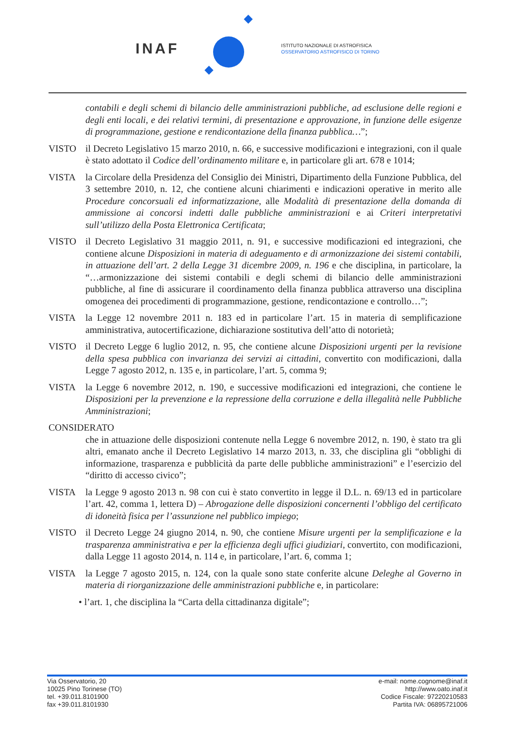INAF
ISTITUTO NAZIONALE DI ASTROFISICA
OSSERVATORIO ASTROFISICO DI TORINO
contabili e degli schemi di bilancio delle amministrazioni pubbliche, ad esclusione delle regioni e degli enti locali, e dei relativi termini, di presentazione e approvazione, in funzione delle esigenze di programmazione, gestione e rendicontazione della finanza pubblica…”;
VISTO il Decreto Legislativo 15 marzo 2010, n. 66, e successive modificazioni e integrazioni, con il quale è stato adottato il Codice dell’ordinamento militare e, in particolare gli art. 678 e 1014;
VISTA la Circolare della Presidenza del Consiglio dei Ministri, Dipartimento della Funzione Pubblica, del 3 settembre 2010, n. 12, che contiene alcuni chiarimenti e indicazioni operative in merito alle Procedure concorsuali ed informatizzazione, alle Modalità di presentazione della domanda di ammissione ai concorsi indetti dalle pubbliche amministrazioni e ai Criteri interpretativi sull’utilizzo della Posta Elettronica Certificata;
VISTO il Decreto Legislativo 31 maggio 2011, n. 91, e successive modificazioni ed integrazioni, che contiene alcune Disposizioni in materia di adeguamento e di armonizzazione dei sistemi contabili, in attuazione dell’art. 2 della Legge 31 dicembre 2009, n. 196 e che disciplina, in particolare, la “…armonizzazione dei sistemi contabili e degli schemi di bilancio delle amministrazioni pubbliche, al fine di assicurare il coordinamento della finanza pubblica attraverso una disciplina omogenea dei procedimenti di programmazione, gestione, rendicontazione e controllo…”;
VISTA la Legge 12 novembre 2011 n. 183 ed in particolare l’art. 15 in materia di semplificazione amministrativa, autocertificazione, dichiarazione sostitutiva dell’atto di notorietà;
VISTO il Decreto Legge 6 luglio 2012, n. 95, che contiene alcune Disposizioni urgenti per la revisione della spesa pubblica con invarianza dei servizi ai cittadini, convertito con modificazioni, dalla Legge 7 agosto 2012, n. 135 e, in particolare, l’art. 5, comma 9;
VISTA la Legge 6 novembre 2012, n. 190, e successive modificazioni ed integrazioni, che contiene le Disposizioni per la prevenzione e la repressione della corruzione e della illegalità nelle Pubbliche Amministrazioni;
CONSIDERATO
che in attuazione delle disposizioni contenute nella Legge 6 novembre 2012, n. 190, è stato tra gli altri, emanato anche il Decreto Legislativo 14 marzo 2013, n. 33, che disciplina gli “obblighi di informazione, trasparenza e pubblicità da parte delle pubbliche amministrazioni” e l’esercizio del “diritto di accesso civico”;
VISTA la Legge 9 agosto 2013 n. 98 con cui è stato convertito in legge il D.L. n. 69/13 ed in particolare l’art. 42, comma 1, lettera D) – Abrogazione delle disposizioni concernenti l’obbligo del certificato di idoneità fisica per l’assunzione nel pubblico impiego;
VISTO il Decreto Legge 24 giugno 2014, n. 90, che contiene Misure urgenti per la semplificazione e la trasparenza amministrativa e per la efficienza degli uffici giudiziari, convertito, con modificazioni, dalla Legge 11 agosto 2014, n. 114 e, in particolare, l’art. 6, comma 1;
VISTA la Legge 7 agosto 2015, n. 124, con la quale sono state conferite alcune Deleghe al Governo in materia di riorganizzazione delle amministrazioni pubbliche e, in particolare:
• l’art. 1, che disciplina la “Carta della cittadinanza digitale”;
Via Osservatorio, 20
10025 Pino Torinese (TO)
tel. +39.011.8101900
fax +39.011.8101930
e-mail: nome.cognome@inaf.it
http://www.oato.inaf.it
Codice Fiscale: 97220210583
Partita IVA: 06895721006